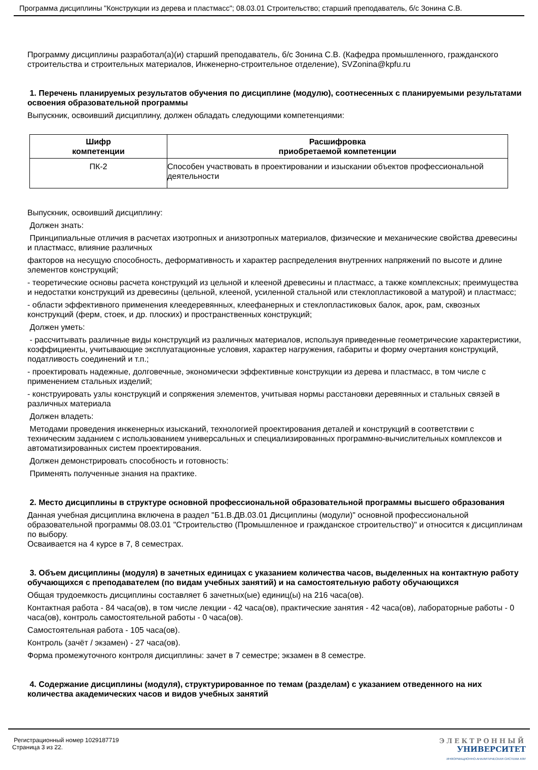Программа дисциплины "Конструкции из дерева и пластмасс"; 08.03.01 Строительство; старший преподаватель, б/с Зонина С.В.
Программу дисциплины разработал(а)(и) старший преподаватель, б/с Зонина С.В. (Кафедра промышленного, гражданского строительства и строительных материалов, Инженерно-строительное отделение), SVZonina@kpfu.ru
1. Перечень планируемых результатов обучения по дисциплине (модулю), соотнесенных с планируемыми результатами освоения образовательной программы
Выпускник, освоивший дисциплину, должен обладать следующими компетенциями:
| Шифр компетенции | Расшифровка приобретаемой компетенции |
| --- | --- |
| ПК-2 | Способен участвовать в проектировании и изыскании объектов профессиональной деятельности |
Выпускник, освоивший дисциплину:
Должен знать:
Принципиальные отличия в расчетах изотропных и анизотропных материалов, физические и механические свойства древесины и пластмасс, влияние различных
факторов на несущую способность, деформативность и характер распределения внутренних напряжений по высоте и длине элементов конструкций;
- теоретические основы расчета конструкций из цельной и клееной древесины и пластмасс, а также комплексных; преимущества и недостатки конструкций из древесины (цельной, клееной, усиленной стальной или стеклопластиковой а матурой) и пластмасс;
- области эффективного применения клеедеревянных, клеефанерных и стеклопластиковых балок, арок, рам, сквозных конструкций (ферм, стоек, и др. плоских) и пространственных конструкций;
Должен уметь:
- рассчитывать различные виды конструкций из различных материалов, используя приведенные геометрические характеристики, коэффициенты, учитывающие эксплуатационные условия, характер нагружения, габариты и форму очертания конструкций, податливость соединений и т.п.;
- проектировать надежные, долговечные, экономически эффективные конструкции из дерева и пластмасс, в том числе с применением стальных изделий;
- конструировать узлы конструкций и сопряжения элементов, учитывая нормы расстановки деревянных и стальных связей в различных материала
Должен владеть:
Методами проведения инженерных изысканий, технологией проектирования деталей и конструкций в соответствии с техническим заданием с использованием универсальных и специализированных программно-вычислительных комплексов и автоматизированных систем проектирования.
Должен демонстрировать способность и готовность:
Применять полученные знания на практике.
2. Место дисциплины в структуре основной профессиональной образовательной программы высшего образования
Данная учебная дисциплина включена в раздел "Б1.В.ДВ.03.01 Дисциплины (модули)" основной профессиональной образовательной программы 08.03.01 "Строительство (Промышленное и гражданское строительство)" и относится к дисциплинам по выбору.
Осваивается на 4 курсе в 7, 8 семестрах.
3. Объем дисциплины (модуля) в зачетных единицах с указанием количества часов, выделенных на контактную работу обучающихся с преподавателем (по видам учебных занятий) и на самостоятельную работу обучающихся
Общая трудоемкость дисциплины составляет 6 зачетных(ые) единиц(ы) на 216 часа(ов).
Контактная работа - 84 часа(ов), в том числе лекции - 42 часа(ов), практические занятия - 42 часа(ов), лабораторные работы - 0 часа(ов), контроль самостоятельной работы - 0 часа(ов).
Самостоятельная работа - 105 часа(ов).
Контроль (зачёт / экзамен) - 27 часа(ов).
Форма промежуточного контроля дисциплины: зачет в 7 семестре; экзамен в 8 семестре.
4. Содержание дисциплины (модуля), структурированное по темам (разделам) с указанием отведенного на них количества академических часов и видов учебных занятий
Регистрационный номер 1029187719
Страница 3 из 22.
ЭЛЕКТРОННЫЙ
УНИВЕРСИТЕТ
ИНФОРМАЦИОННО-АНАЛИТИЧЕСКАЯ СИСТЕМА КФУ